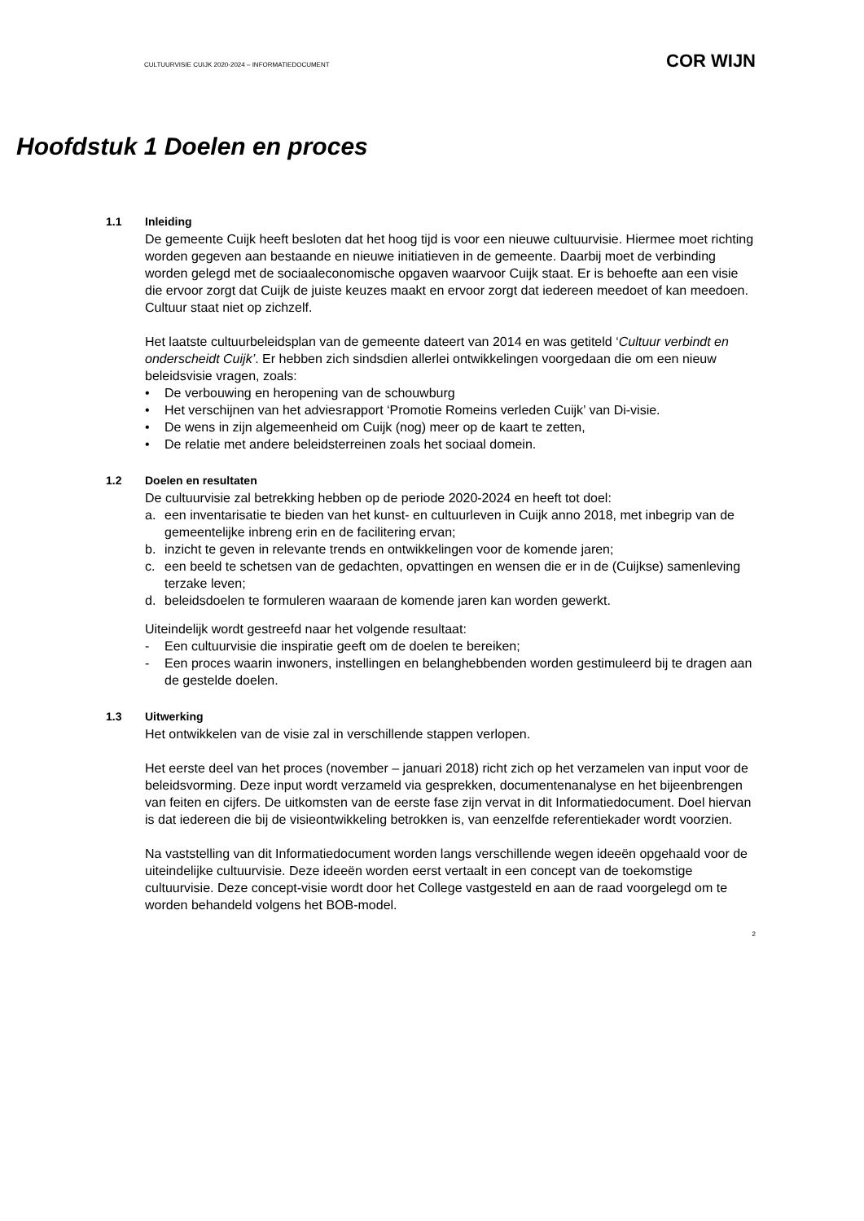CULTUURVISIE CUIJK 2020-2024 – INFORMATIEDOCUMENT COR WIJN
Hoofdstuk 1 Doelen en proces
1.1 Inleiding
De gemeente Cuijk heeft besloten dat het hoog tijd is voor een nieuwe cultuurvisie. Hiermee moet richting worden gegeven aan bestaande en nieuwe initiatieven in de gemeente. Daarbij moet de verbinding worden gelegd met de sociaaleconomische opgaven waarvoor Cuijk staat. Er is behoefte aan een visie die ervoor zorgt dat Cuijk de juiste keuzes maakt en ervoor zorgt dat iedereen meedoet of kan meedoen. Cultuur staat niet op zichzelf.
Het laatste cultuurbeleidsplan van de gemeente dateert van 2014 en was getiteld ‘Cultuur verbindt en onderscheidt Cuijk’. Er hebben zich sindsdien allerlei ontwikkelingen voorgedaan die om een nieuw beleidsvisie vragen, zoals:
• De verbouwing en heropening van de schouwburg
• Het verschijnen van het adviesrapport ‘Promotie Romeins verleden Cuijk’ van Di-visie.
• De wens in zijn algemeenheid om Cuijk (nog) meer op de kaart te zetten,
• De relatie met andere beleidsterreinen zoals het sociaal domein.
1.2 Doelen en resultaten
De cultuurvisie zal betrekking hebben op de periode 2020-2024 en heeft tot doel:
a. een inventarisatie te bieden van het kunst- en cultuurleven in Cuijk anno 2018, met inbegrip van de gemeentelijke inbreng erin en de facilitering ervan;
b. inzicht te geven in relevante trends en ontwikkelingen voor de komende jaren;
c. een beeld te schetsen van de gedachten, opvattingen en wensen die er in de (Cuijkse) samenleving terzake leven;
d. beleidsdoelen te formuleren waaraan de komende jaren kan worden gewerkt.
Uiteindelijk wordt gestreefd naar het volgende resultaat:
- Een cultuurvisie die inspiratie geeft om de doelen te bereiken;
- Een proces waarin inwoners, instellingen en belanghebbenden worden gestimuleerd bij te dragen aan de gestelde doelen.
1.3 Uitwerking
Het ontwikkelen van de visie zal in verschillende stappen verlopen.
Het eerste deel van het proces (november – januari 2018) richt zich op het verzamelen van input voor de beleidsvorming. Deze input wordt verzameld via gesprekken, documentenanalyse en het bijeenbrengen van feiten en cijfers. De uitkomsten van de eerste fase zijn vervat in dit Informatiedocument. Doel hiervan is dat iedereen die bij de visieontwikkeling betrokken is, van eenzelfde referentiekader wordt voorzien.
Na vaststelling van dit Informatiedocument worden langs verschillende wegen ideeën opgehaald voor de uiteindelijke cultuurvisie. Deze ideeën worden eerst vertaalt in een concept van de toekomstige cultuurvisie. Deze concept-visie wordt door het College vastgesteld en aan de raad voorgelegd om te worden behandeld volgens het BOB-model.
2